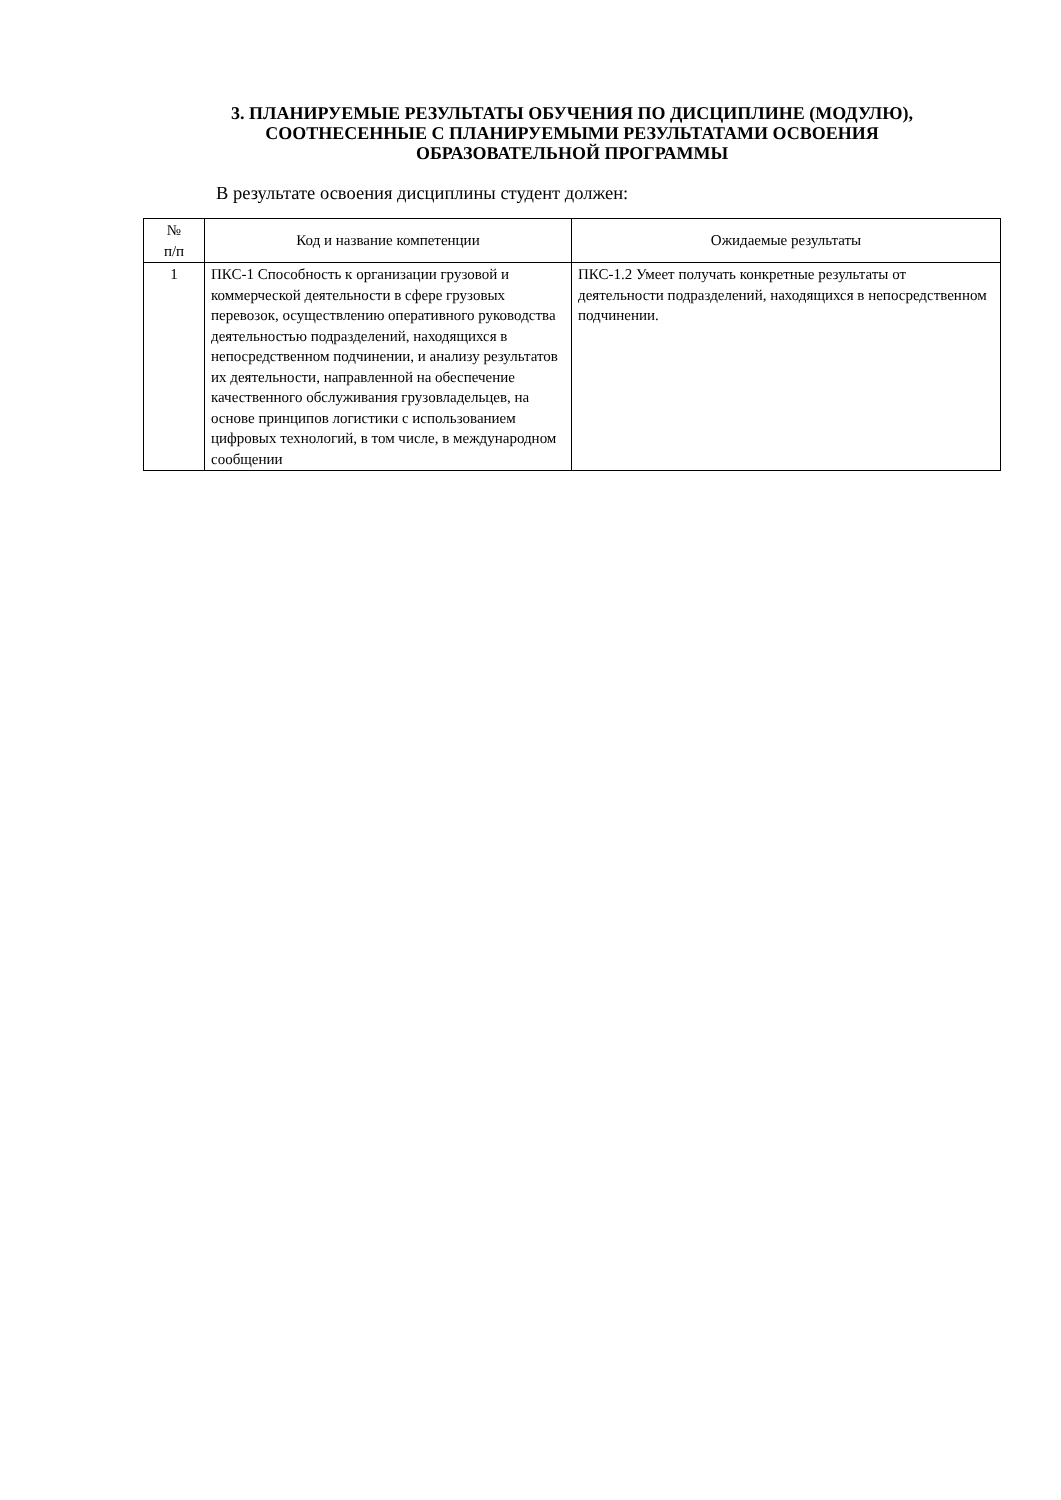3. ПЛАНИРУЕМЫЕ РЕЗУЛЬТАТЫ ОБУЧЕНИЯ ПО ДИСЦИПЛИНЕ (МОДУЛЮ),
СООТНЕСЕННЫЕ С ПЛАНИРУЕМЫМИ РЕЗУЛЬТАТАМИ ОСВОЕНИЯ
ОБРАЗОВАТЕЛЬНОЙ ПРОГРАММЫ
В результате освоения дисциплины студент должен:
| № п/п | Код и название компетенции | Ожидаемые результаты |
| --- | --- | --- |
| 1 | ПКС-1 Способность к организации грузовой и коммерческой деятельности в сфере грузовых перевозок, осуществлению оперативного руководства деятельностью подразделений, находящихся в непосредственном подчинении, и анализу результатов их деятельности, направленной на обеспечение качественного обслуживания грузовладельцев, на основе принципов логистики с использованием цифровых технологий, в том числе, в международном сообщении | ПКС-1.2 Умеет получать конкретные результаты от деятельности подразделений, находящихся в непосредственном подчинении. |